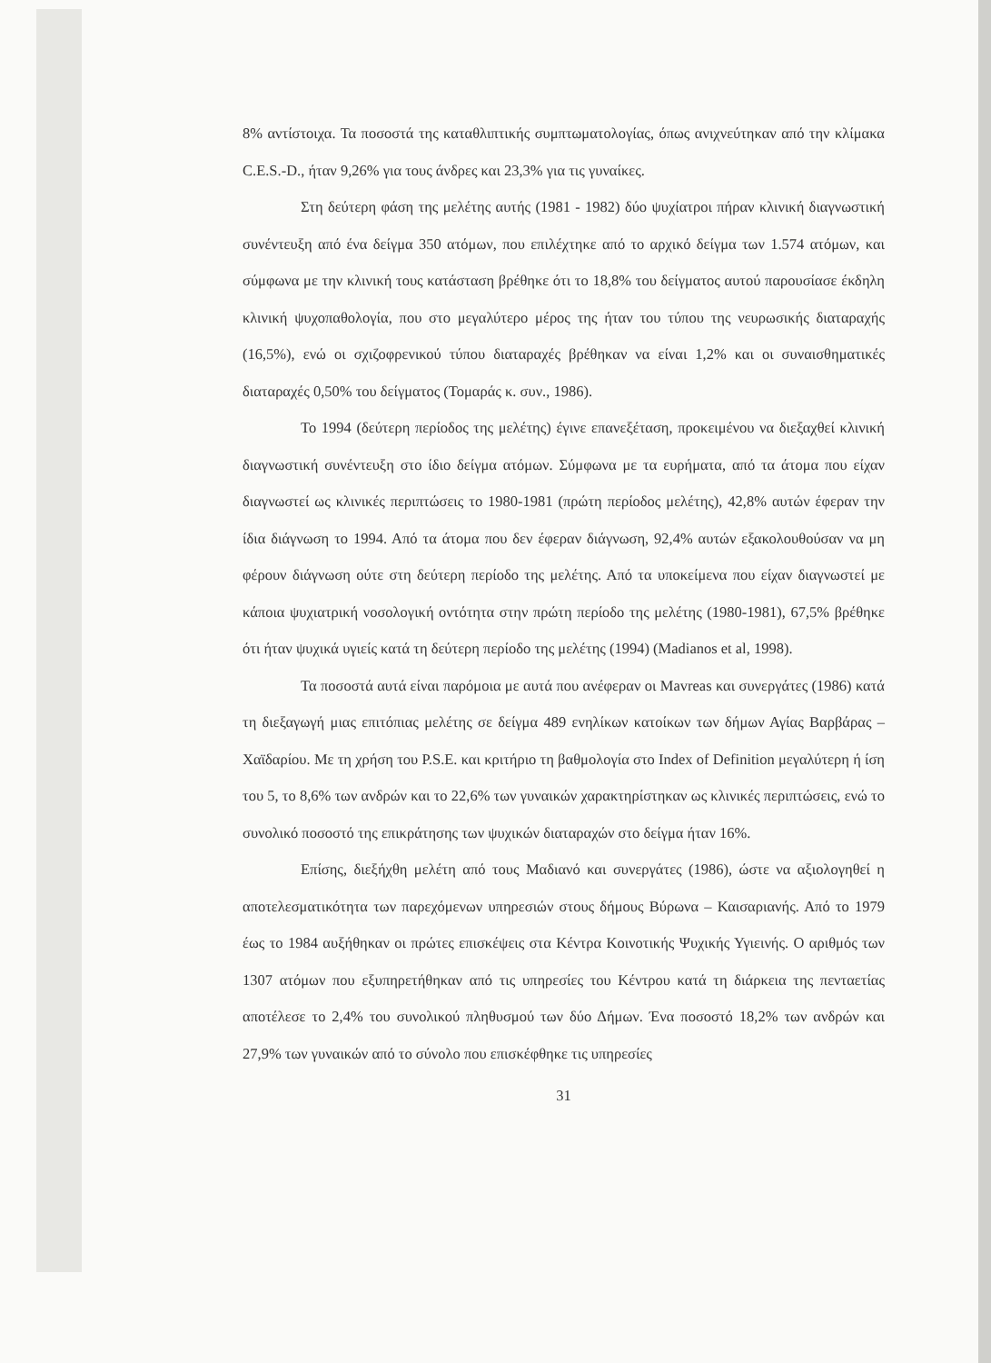8% αντίστοιχα. Τα ποσοστά της καταθλιπτικής συμπτωματολογίας, όπως ανιχνεύτηκαν από την κλίμακα C.E.S.-D., ήταν 9,26% για τους άνδρες και 23,3% για τις γυναίκες.
Στη δεύτερη φάση της μελέτης αυτής (1981 - 1982) δύο ψυχίατροι πήραν κλινική διαγνωστική συνέντευξη από ένα δείγμα 350 ατόμων, που επιλέχτηκε από το αρχικό δείγμα των 1.574 ατόμων, και σύμφωνα με την κλινική τους κατάσταση βρέθηκε ότι το 18,8% του δείγματος αυτού παρουσίασε έκδηλη κλινική ψυχοπαθολογία, που στο μεγαλύτερο μέρος της ήταν του τύπου της νευρωσικής διαταραχής (16,5%), ενώ οι σχιζοφρενικού τύπου διαταραχές βρέθηκαν να είναι 1,2% και οι συναισθηματικές διαταραχές 0,50% του δείγματος (Τομαράς κ. συν., 1986).
Το 1994 (δεύτερη περίοδος της μελέτης) έγινε επανεξέταση, προκειμένου να διεξαχθεί κλινική διαγνωστική συνέντευξη στο ίδιο δείγμα ατόμων. Σύμφωνα με τα ευρήματα, από τα άτομα που είχαν διαγνωστεί ως κλινικές περιπτώσεις το 1980-1981 (πρώτη περίοδος μελέτης), 42,8% αυτών έφεραν την ίδια διάγνωση το 1994. Από τα άτομα που δεν έφεραν διάγνωση, 92,4% αυτών εξακολουθούσαν να μη φέρουν διάγνωση ούτε στη δεύτερη περίοδο της μελέτης. Από τα υποκείμενα που είχαν διαγνωστεί με κάποια ψυχιατρική νοσολογική οντότητα στην πρώτη περίοδο της μελέτης (1980-1981), 67,5% βρέθηκε ότι ήταν ψυχικά υγιείς κατά τη δεύτερη περίοδο της μελέτης (1994) (Madianos et al, 1998).
Τα ποσοστά αυτά είναι παρόμοια με αυτά που ανέφεραν οι Mavreas και συνεργάτες (1986) κατά τη διεξαγωγή μιας επιτόπιας μελέτης σε δείγμα 489 ενηλίκων κατοίκων των δήμων Αγίας Βαρβάρας – Χαϊδαρίου. Με τη χρήση του P.S.E. και κριτήριο τη βαθμολογία στο Index of Definition μεγαλύτερη ή ίση του 5, το 8,6% των ανδρών και το 22,6% των γυναικών χαρακτηρίστηκαν ως κλινικές περιπτώσεις, ενώ το συνολικό ποσοστό της επικράτησης των ψυχικών διαταραχών στο δείγμα ήταν 16%.
Επίσης, διεξήχθη μελέτη από τους Μαδιανό και συνεργάτες (1986), ώστε να αξιολογηθεί η αποτελεσματικότητα των παρεχόμενων υπηρεσιών στους δήμους Βύρωνα – Καισαριανής. Από το 1979 έως το 1984 αυξήθηκαν οι πρώτες επισκέψεις στα Κέντρα Κοινοτικής Ψυχικής Υγιεινής. Ο αριθμός των 1307 ατόμων που εξυπηρετήθηκαν από τις υπηρεσίες του Κέντρου κατά τη διάρκεια της πενταετίας αποτέλεσε το 2,4% του συνολικού πληθυσμού των δύο Δήμων. Ένα ποσοστό 18,2% των ανδρών και 27,9% των γυναικών από το σύνολο που επισκέφθηκε τις υπηρεσίες
31